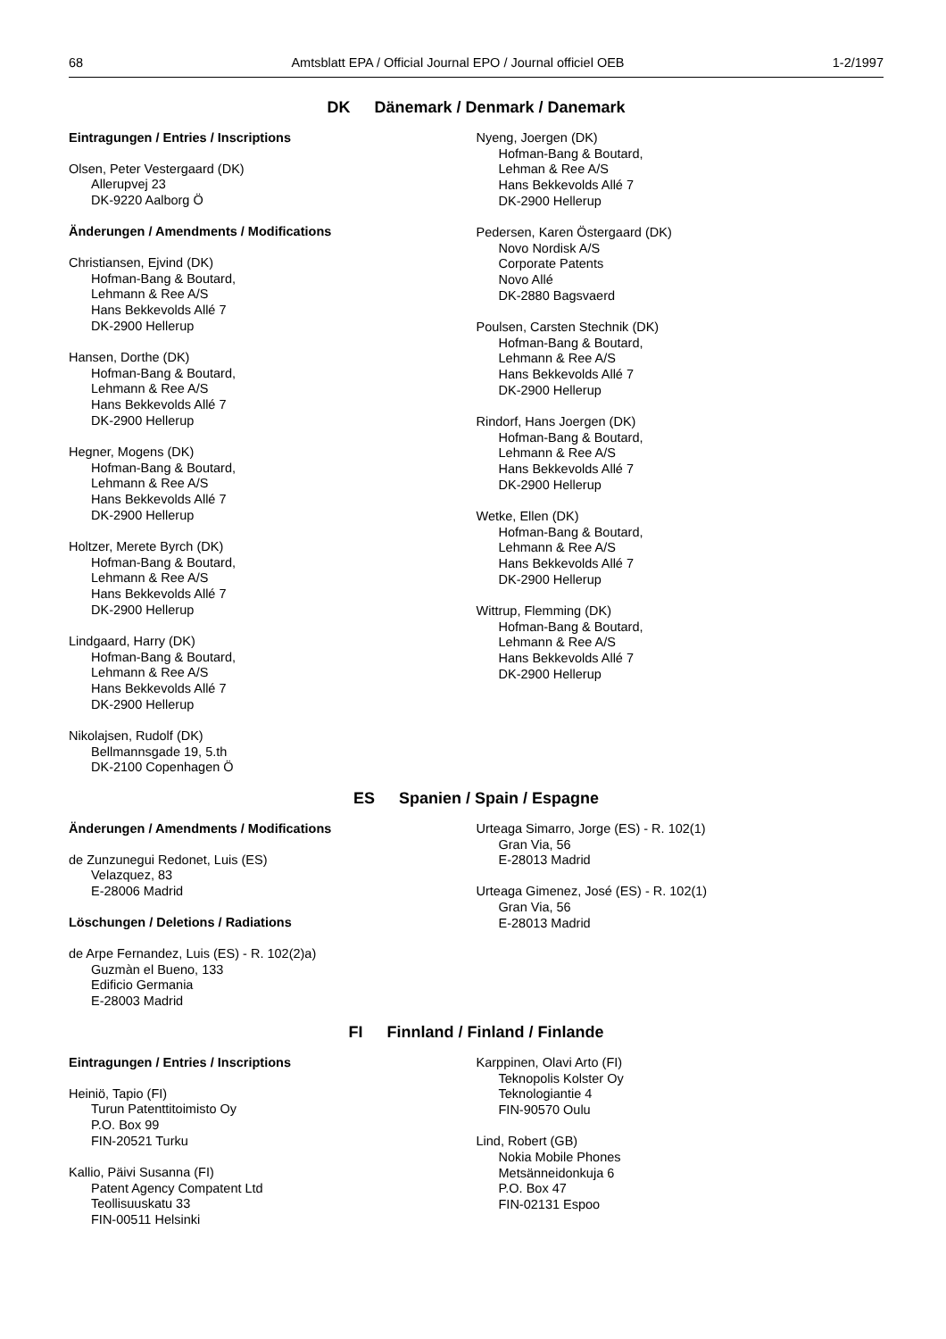68 Amtsblatt EPA / Official Journal EPO / Journal officiel OEB 1-2/1997
DK Dänemark / Denmark / Danemark
Eintragungen / Entries / Inscriptions
Olsen, Peter Vestergaard (DK)
Allerupvej 23
DK-9220 Aalborg Ö
Änderungen / Amendments / Modifications
Christiansen, Ejvind (DK)
Hofman-Bang & Boutard,
Lehmann & Ree A/S
Hans Bekkevolds Allé 7
DK-2900 Hellerup
Hansen, Dorthe (DK)
Hofman-Bang & Boutard,
Lehmann & Ree A/S
Hans Bekkevolds Allé 7
DK-2900 Hellerup
Hegner, Mogens (DK)
Hofman-Bang & Boutard,
Lehmann & Ree A/S
Hans Bekkevolds Allé 7
DK-2900 Hellerup
Holtzer, Merete Byrch (DK)
Hofman-Bang & Boutard,
Lehmann & Ree A/S
Hans Bekkevolds Allé 7
DK-2900 Hellerup
Lindgaard, Harry (DK)
Hofman-Bang & Boutard,
Lehmann & Ree A/S
Hans Bekkevolds Allé 7
DK-2900 Hellerup
Nikolajsen, Rudolf (DK)
Bellmannsgade 19, 5.th
DK-2100 Copenhagen Ö
Nyeng, Joergen (DK)
Hofman-Bang & Boutard,
Lehman & Ree A/S
Hans Bekkevolds Allé 7
DK-2900 Hellerup
Pedersen, Karen Östergaard (DK)
Novo Nordisk A/S
Corporate Patents
Novo Allé
DK-2880 Bagsvaerd
Poulsen, Carsten Stechnik (DK)
Hofman-Bang & Boutard,
Lehmann & Ree A/S
Hans Bekkevolds Allé 7
DK-2900 Hellerup
Rindorf, Hans Joergen (DK)
Hofman-Bang & Boutard,
Lehmann & Ree A/S
Hans Bekkevolds Allé 7
DK-2900 Hellerup
Wetke, Ellen (DK)
Hofman-Bang & Boutard,
Lehmann & Ree A/S
Hans Bekkevolds Allé 7
DK-2900 Hellerup
Wittrup, Flemming (DK)
Hofman-Bang & Boutard,
Lehmann & Ree A/S
Hans Bekkevolds Allé 7
DK-2900 Hellerup
ES Spanien / Spain / Espagne
Änderungen / Amendments / Modifications
de Zunzunegui Redonet, Luis (ES)
Velazquez, 83
E-28006 Madrid
Löschungen / Deletions / Radiations
de Arpe Fernandez, Luis (ES) - R. 102(2)a)
Guzmàn el Bueno, 133
Edificio Germania
E-28003 Madrid
Urteaga Simarro, Jorge (ES) - R. 102(1)
Gran Via, 56
E-28013 Madrid
Urteaga Gimenez, José (ES) - R. 102(1)
Gran Via, 56
E-28013 Madrid
FI Finnland / Finland / Finlande
Eintragungen / Entries / Inscriptions
Heiniö, Tapio (FI)
Turun Patenttitoimisto Oy
P.O. Box 99
FIN-20521 Turku
Kallio, Päivi Susanna (FI)
Patent Agency Compatent Ltd
Teollisuuskatu 33
FIN-00511 Helsinki
Karppinen, Olavi Arto (FI)
Teknopolis Kolster Oy
Teknologiantie 4
FIN-90570 Oulu
Lind, Robert (GB)
Nokia Mobile Phones
Metsänneidonkuja 6
P.O. Box 47
FIN-02131 Espoo